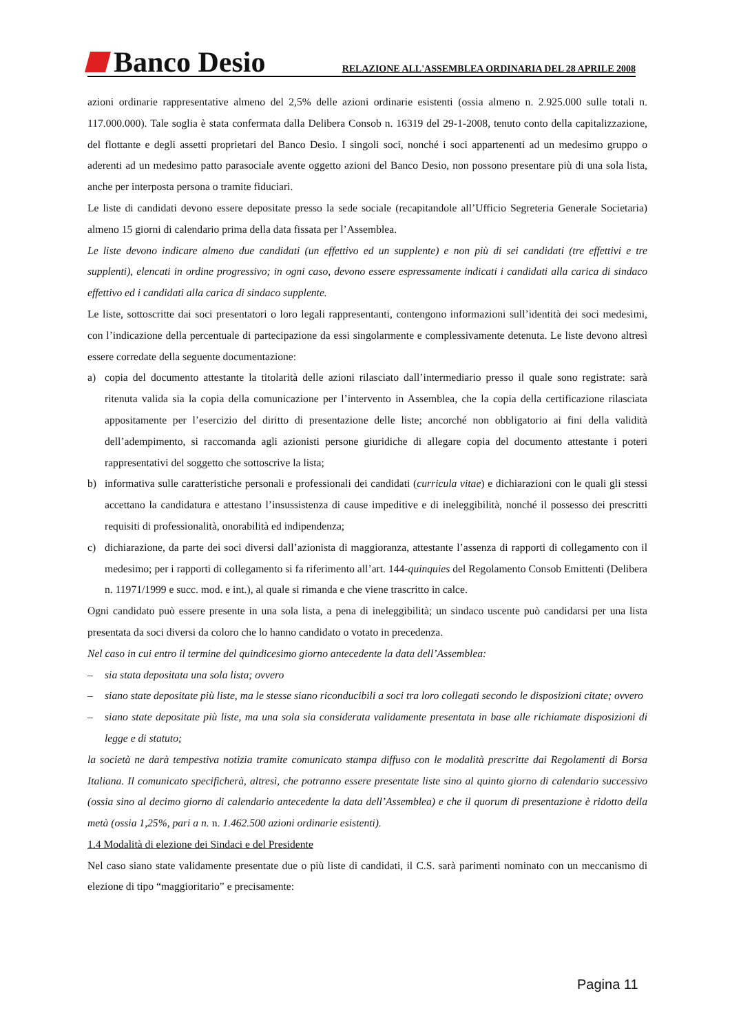Banco Desio
RELAZIONE ALL'ASSEMBLEA ORDINARIA DEL 28 APRILE 2008
azioni ordinarie rappresentative almeno del 2,5% delle azioni ordinarie esistenti (ossia almeno n. 2.925.000 sulle totali n. 117.000.000). Tale soglia è stata confermata dalla Delibera Consob n. 16319 del 29-1-2008, tenuto conto della capitalizzazione, del flottante e degli assetti proprietari del Banco Desio. I singoli soci, nonché i soci appartenenti ad un medesimo gruppo o aderenti ad un medesimo patto parasociale avente oggetto azioni del Banco Desio, non possono presentare più di una sola lista, anche per interposta persona o tramite fiduciari.
Le liste di candidati devono essere depositate presso la sede sociale (recapitandole all’Ufficio Segreteria Generale Societaria) almeno 15 giorni di calendario prima della data fissata per l’Assemblea.
Le liste devono indicare almeno due candidati (un effettivo ed un supplente) e non più di sei candidati (tre effettivi e tre supplenti), elencati in ordine progressivo; in ogni caso, devono essere espressamente indicati i candidati alla carica di sindaco effettivo ed i candidati alla carica di sindaco supplente.
Le liste, sottoscritte dai soci presentatori o loro legali rappresentanti, contengono informazioni sull’identità dei soci medesimi, con l’indicazione della percentuale di partecipazione da essi singolarmente e complessivamente detenuta. Le liste devono altresì essere corredate della seguente documentazione:
a) copia del documento attestante la titolarità delle azioni rilasciato dall’intermediario presso il quale sono registrate: sarà ritenuta valida sia la copia della comunicazione per l’intervento in Assemblea, che la copia della certificazione rilasciata appositamente per l’esercizio del diritto di presentazione delle liste; ancorché non obbligatorio ai fini della validità dell’adempimento, si raccomanda agli azionisti persone giuridiche di allegare copia del documento attestante i poteri rappresentativi del soggetto che sottoscrive la lista;
b) informativa sulle caratteristiche personali e professionali dei candidati (curricula vitae) e dichiarazioni con le quali gli stessi accettano la candidatura e attestano l’insussistenza di cause impeditive e di ineleggibilità, nonché il possesso dei prescritti requisiti di professionalità, onorabilità ed indipendenza;
c) dichiarazione, da parte dei soci diversi dall’azionista di maggioranza, attestante l’assenza di rapporti di collegamento con il medesimo; per i rapporti di collegamento si fa riferimento all’art. 144-quinquies del Regolamento Consob Emittenti (Delibera n. 11971/1999 e succ. mod. e int.), al quale si rimanda e che viene trascritto in calce.
Ogni candidato può essere presente in una sola lista, a pena di ineleggibilità; un sindaco uscente può candidarsi per una lista presentata da soci diversi da coloro che lo hanno candidato o votato in precedenza.
Nel caso in cui entro il termine del quindicesimo giorno antecedente la data dell’Assemblea:
– sia stata depositata una sola lista; ovvero
– siano state depositate più liste, ma le stesse siano riconducibili a soci tra loro collegati secondo le disposizioni citate; ovvero
– siano state depositate più liste, ma una sola sia considerata validamente presentata in base alle richiamate disposizioni di legge e di statuto;
la società ne darà tempestiva notizia tramite comunicato stampa diffuso con le modalità prescritte dai Regolamenti di Borsa Italiana. Il comunicato specificherà, altresì, che potranno essere presentate liste sino al quinto giorno di calendario successivo (ossia sino al decimo giorno di calendario antecedente la data dell’Assemblea) e che il quorum di presentazione è ridotto della metà (ossia 1,25%, pari a n. n. 1.462.500 azioni ordinarie esistenti).
1.4 Modalità di elezione dei Sindaci e del Presidente
Nel caso siano state validamente presentate due o più liste di candidati, il C.S. sarà parimenti nominato con un meccanismo di elezione di tipo “maggioritario” e precisamente:
Pagina 11